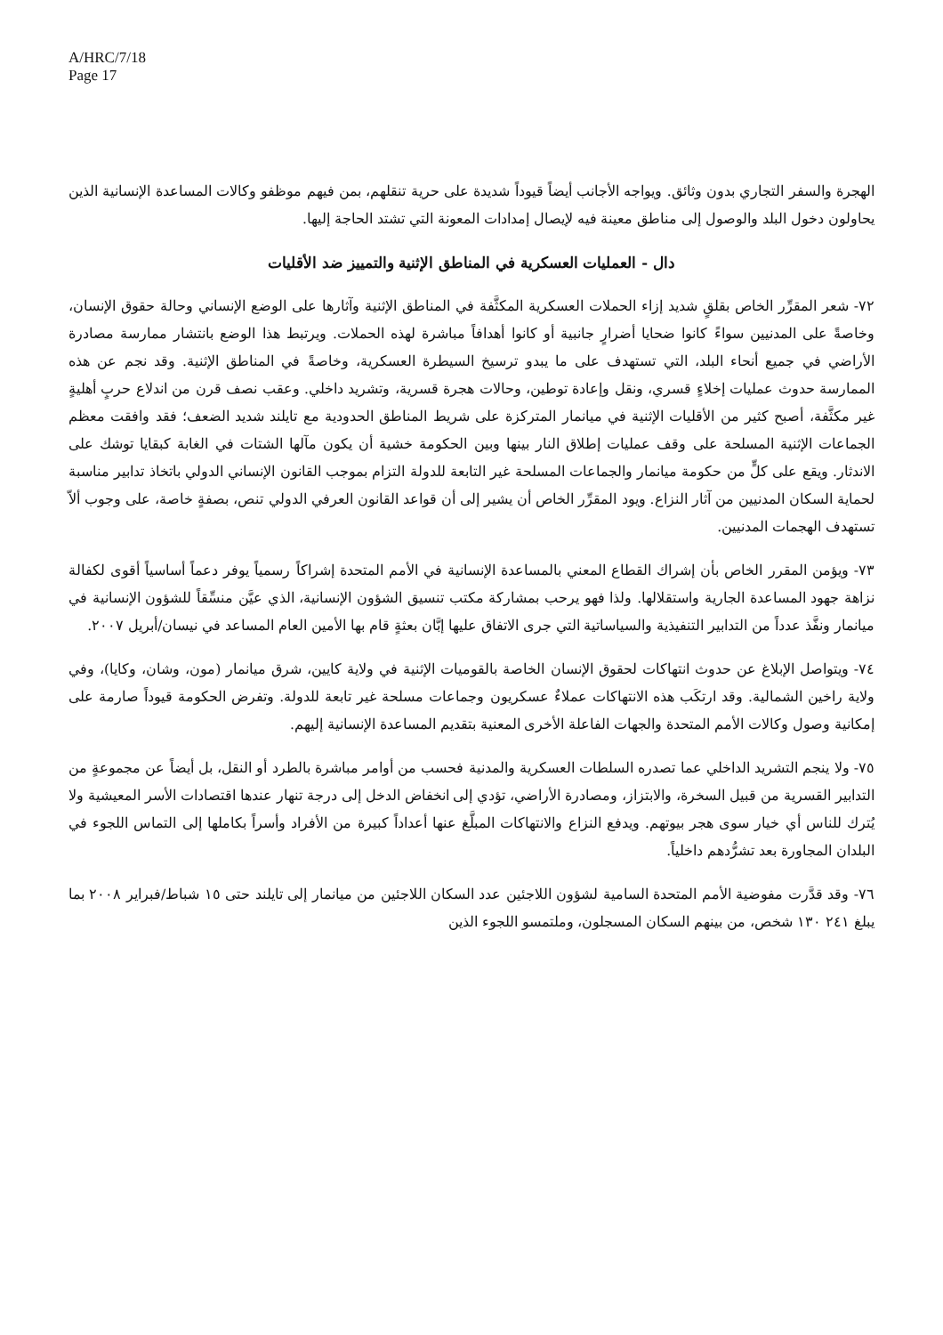A/HRC/7/18
Page 17
الهجرة والسفر التجاري بدون وثائق. ويواجه الأجانب أيضاً قيوداً شديدة على حرية تنقلهم، بمن فيهم موظفو وكالات المساعدة الإنسانية الذين يحاولون دخول البلد والوصول إلى مناطق معينة فيه لإيصال إمدادات المعونة التي تشتد الحاجة إليها.
دال - العمليات العسكرية في المناطق الإثنية والتمييز ضد الأقليات
٧٢- شعر المقرِّر الخاص بقلقٍ شديد إزاء الحملات العسكرية المكثَّفة في المناطق الإثنية وآثارها على الوضع الإنساني وحالة حقوق الإنسان، وخاصةً على المدنيين سواءً كانوا ضحايا أضرارٍ جانبية أو كانوا أهدافاً مباشرة لهذه الحملات. ويرتبط هذا الوضع بانتشار ممارسة مصادرة الأراضي في جميع أنحاء البلد، التي تستهدف على ما يبدو ترسيخ السيطرة العسكرية، وخاصةً في المناطق الإثنية. وقد نجم عن هذه الممارسة حدوث عمليات إخلاءٍ قسري، ونقل وإعادة توطين، وحالات هجرة قسرية، وتشريد داخلي. وعقب نصف قرن من اندلاع حربٍ أهليةٍ غير مكثَّفة، أصبح كثير من الأقليات الإثنية في ميانمار المتركزة على شريط المناطق الحدودية مع تايلند شديد الضعف؛ فقد وافقت معظم الجماعات الإثنية المسلحة على وقف عمليات إطلاق النار بينها وبين الحكومة خشية أن يكون مآلها الشتات في الغابة كبقايا توشك على الاندثار. ويقع على كلٍّ من حكومة ميانمار والجماعات المسلحة غير التابعة للدولة التزام بموجب القانون الإنساني الدولي باتخاذ تدابير مناسبة لحماية السكان المدنيين من آثار النزاع. ويود المقرِّر الخاص أن يشير إلى أن قواعد القانون العرفي الدولي تنص، بصفةٍ خاصة، على وجوب ألاّ تستهدف الهجمات المدنيين.
٧٣- ويؤمن المقرر الخاص بأن إشراك القطاع المعني بالمساعدة الإنسانية في الأمم المتحدة إشراكاً رسمياً يوفر دعماً أساسياً أقوى لكفالة نزاهة جهود المساعدة الجارية واستقلالها. ولذا فهو يرحب بمشاركة مكتب تنسيق الشؤون الإنسانية، الذي عيَّن منسِّقاً للشؤون الإنسانية في ميانمار ونفَّذ عدداً من التدابير التنفيذية والسياساتية التي جرى الاتفاق عليها إبَّان بعثةٍ قام بها الأمين العام المساعد في نيسان/أبريل ٢٠٠٧.
٧٤- ويتواصل الإبلاغ عن حدوث انتهاكات لحقوق الإنسان الخاصة بالقوميات الإثنية في ولاية كايين، شرق ميانمار (مون، وشان، وكايا)، وفي ولاية راخين الشمالية. وقد ارتكَب هذه الانتهاكات عملاءٌ عسكريون وجماعات مسلحة غير تابعة للدولة. وتفرض الحكومة قيوداً صارمة على إمكانية وصول وكالات الأمم المتحدة والجهات الفاعلة الأخرى المعنية بتقديم المساعدة الإنسانية إليهم.
٧٥- ولا ينجم التشريد الداخلي عما تصدره السلطات العسكرية والمدنية فحسب من أوامر مباشرة بالطرد أو النقل، بل أيضاً عن مجموعةٍ من التدابير القسرية من قبيل السخرة، والابتزاز، ومصادرة الأراضي، تؤدي إلى انخفاض الدخل إلى درجة تنهار عندها اقتصادات الأسر المعيشية ولا يُترك للناس أي خيار سوى هجر بيوتهم. ويدفع النزاع والانتهاكات المبلَّغ عنها أعداداً كبيرة من الأفراد وأسراً بكاملها إلى التماس اللجوء في البلدان المجاورة بعد تشرُّدهم داخلياً.
٧٦- وقد قدَّرت مفوضية الأمم المتحدة السامية لشؤون اللاجئين عدد السكان اللاجئين من ميانمار إلى تايلند حتى ١٥ شباط/فبراير ٢٠٠٨ بما يبلغ ٢٤١ ١٣٠ شخص، من بينهم السكان المسجلون، وملتمسو اللجوء الذين